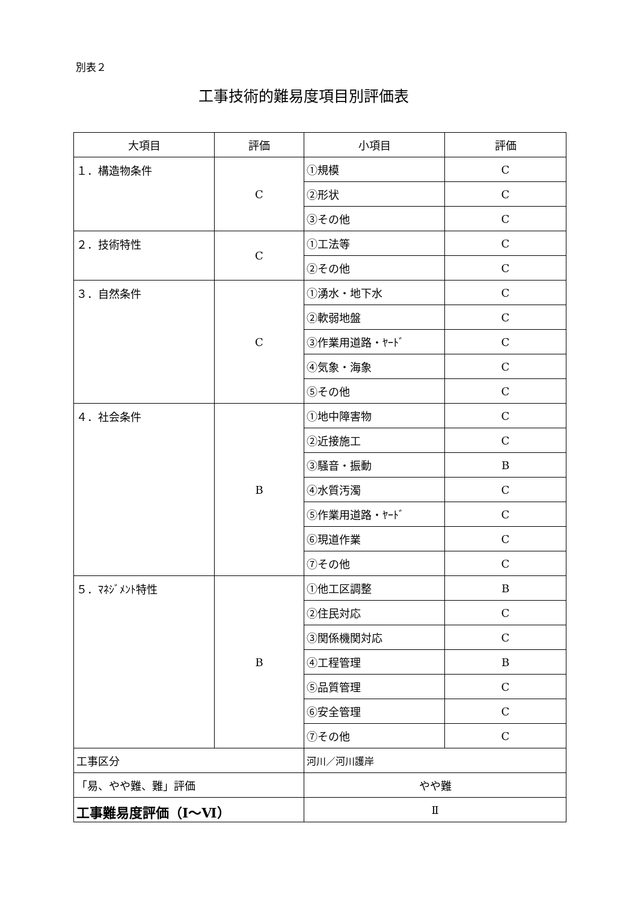別表２
工事技術的難易度項目別評価表
| 大項目 | 評価 | 小項目 | 評価 |
| --- | --- | --- | --- |
| １．構造物条件 | C | ①規模 | C |
| | | ②形状 | C |
| | | ③その他 | C |
| ２．技術特性 | C | ①工法等 | C |
| | | ②その他 | C |
| ３．自然条件 | C | ①湧水・地下水 | C |
| | | ②軟弱地盤 | C |
| | | ③作業用道路・ﾔｰﾄﾞ | C |
| | | ④気象・海象 | C |
| | | ⑤その他 | C |
| ４．社会条件 | B | ①地中障害物 | C |
| | | ②近接施工 | C |
| | | ③騒音・振動 | B |
| | | ④水質汚濁 | C |
| | | ⑤作業用道路・ﾔｰﾄﾞ | C |
| | | ⑥現道作業 | C |
| | | ⑦その他 | C |
| ５．ﾏﾈｼﾞﾒﾝﾄ特性 | B | ①他工区調整 | B |
| | | ②住民対応 | C |
| | | ③関係機関対応 | C |
| | | ④工程管理 | B |
| | | ⑤品質管理 | C |
| | | ⑥安全管理 | C |
| | | ⑦その他 | C |
| 工事区分 | | 河川／河川護岸 | |
| 「易、やや難、難」評価 | | やや難 | |
| 工事難易度評価（Ⅰ～Ⅵ） | | Ⅱ | |